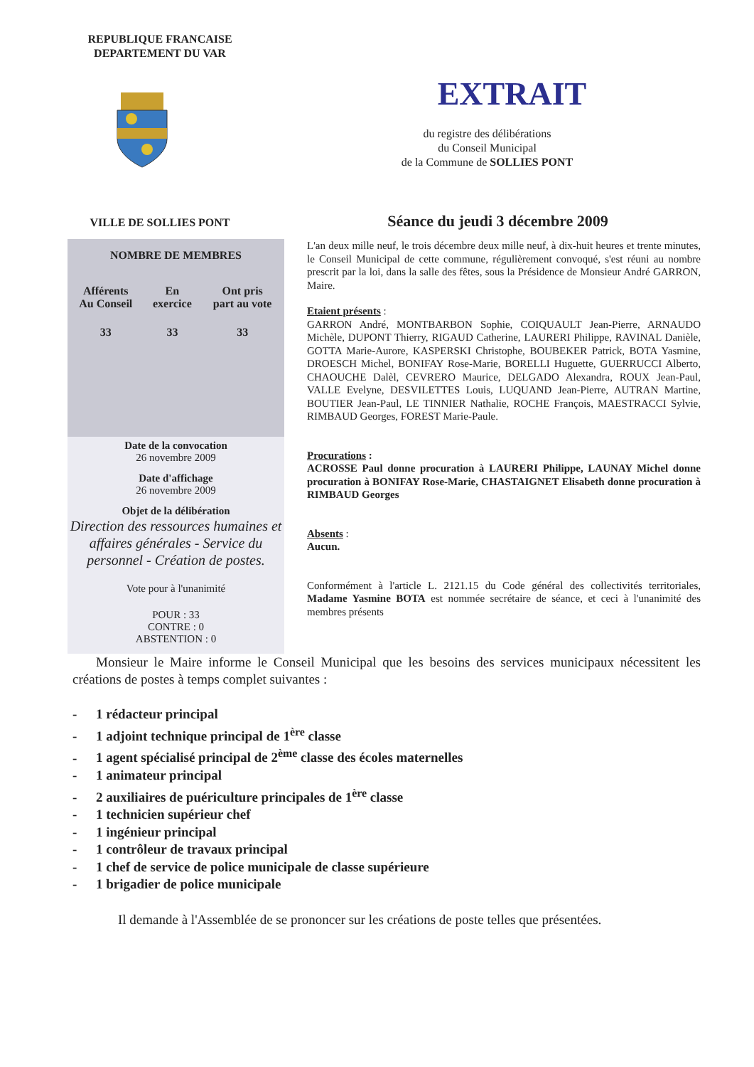REPUBLIQUE FRANCAISE
DEPARTEMENT DU VAR
VILLE DE SOLLIES PONT
EXTRAIT
du registre des délibérations
du Conseil Municipal
de la Commune de SOLLIES PONT
Séance du jeudi 3 décembre 2009
NOMBRE DE MEMBRES
| Afférents Au Conseil | En exercice | Ont pris part au vote |
| --- | --- | --- |
| 33 | 33 | 33 |
Date de la convocation
26 novembre 2009
Date d'affichage
26 novembre 2009
Objet de la délibération
Direction des ressources humaines et affaires générales - Service du personnel - Création de postes.
Vote pour à l'unanimité
POUR : 33
CONTRE : 0
ABSTENTION : 0
L'an deux mille neuf, le trois décembre deux mille neuf, à dix-huit heures et trente minutes, le Conseil Municipal de cette commune, régulièrement convoqué, s'est réuni au nombre prescrit par la loi, dans la salle des fêtes, sous la Présidence de Monsieur André GARRON, Maire.
Etaient présents :
GARRON André, MONTBARBON Sophie, COIQUAULT Jean-Pierre, ARNAUDO Michèle, DUPONT Thierry, RIGAUD Catherine, LAURERI Philippe, RAVINAL Danièle, GOTTA Marie-Aurore, KASPERSKI Christophe, BOUBEKER Patrick, BOTA Yasmine, DROESCH Michel, BONIFAY Rose-Marie, BORELLI Huguette, GUERRUCCI Alberto, CHAOUCHE Dalèl, CEVRERO Maurice, DELGADO Alexandra, ROUX Jean-Paul, VALLE Evelyne, DESVILETTES Louis, LUQUAND Jean-Pierre, AUTRAN Martine, BOUTIER Jean-Paul, LE TINNIER Nathalie, ROCHE François, MAESTRACCI Sylvie, RIMBAUD Georges, FOREST Marie-Paule.
Procurations :
ACROSSE Paul donne procuration à LAURERI Philippe, LAUNAY Michel donne procuration à BONIFAY Rose-Marie, CHASTAIGNET Elisabeth donne procuration à RIMBAUD Georges
Absents :
Aucun.
Conformément à l'article L. 2121.15 du Code général des collectivités territoriales, Madame Yasmine BOTA est nommée secrétaire de séance, et ceci à l'unanimité des membres présents
Monsieur le Maire informe le Conseil Municipal que les besoins des services municipaux nécessitent les créations de postes à temps complet suivantes :
- 1 rédacteur principal
- 1 adjoint technique principal de 1<sup>ère</sup> classe
- 1 agent spécialisé principal de 2<sup>ème</sup> classe des écoles maternelles
- 1 animateur principal
- 2 auxiliaires de puériculture principales de 1<sup>ère</sup> classe
- 1 technicien supérieur chef
- 1 ingénieur principal
- 1 contrôleur de travaux principal
- 1 chef de service de police municipale de classe supérieure
- 1 brigadier de police municipale
Il demande à l'Assemblée de se prononcer sur les créations de poste telles que présentées.